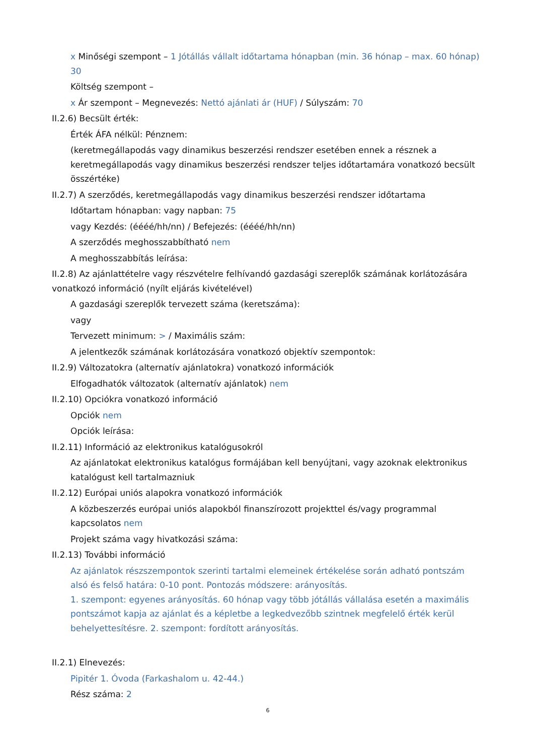x Minőségi szempont – 1 Jótállás vállalt időtartama hónapban (min. 36 hónap – max. 60 hónap) 30
Költség szempont –
x Ár szempont – Megnevezés: Nettó ajánlati ár (HUF) / Súlyszám: 70
II.2.6) Becsült érték:
Érték ÁFA nélkül: Pénznem:
(keretmegállapodás vagy dinamikus beszerzési rendszer esetében ennek a résznek a keretmegállapodás vagy dinamikus beszerzési rendszer teljes időtartamára vonatkozó becsült összértéke)
II.2.7) A szerződés, keretmegállapodás vagy dinamikus beszerzési rendszer időtartama
Időtartam hónapban: vagy napban: 75
vagy Kezdés: (éééé/hh/nn) / Befejezés: (éééé/hh/nn)
A szerződés meghosszabbítható nem
A meghosszabbítás leírása:
II.2.8) Az ajánlattételre vagy részvételre felhívandó gazdasági szereplők számának korlátozására vonatkozó információ (nyílt eljárás kivételével)
A gazdasági szereplők tervezett száma (keretszáma):
vagy
Tervezett minimum: > / Maximális szám:
A jelentkezők számának korlátozására vonatkozó objektív szempontok:
II.2.9) Változatokra (alternatív ajánlatokra) vonatkozó információk
Elfogadhatók változatok (alternatív ajánlatok) nem
II.2.10) Opciókra vonatkozó információ
Opciók nem
Opciók leírása:
II.2.11) Információ az elektronikus katalógusokról
Az ajánlatokat elektronikus katalógus formájában kell benyújtani, vagy azoknak elektronikus katalógust kell tartalmazniuk
II.2.12) Európai uniós alapokra vonatkozó információk
A közbeszerzés európai uniós alapokból finanszírozott projekttel és/vagy programmal kapcsolatos nem
Projekt száma vagy hivatkozási száma:
II.2.13) További információ
Az ajánlatok részszempontok szerinti tartalmi elemeinek értékelése során adható pontszám alsó és felső határa: 0-10 pont. Pontozás módszere: arányosítás.
1. szempont: egyenes arányosítás. 60 hónap vagy több jótállás vállalása esetén a maximális pontszámot kapja az ajánlat és a képletbe a legkedvezőbb szintnek megfelelő érték kerül behelyettesítésre. 2. szempont: fordított arányosítás.
II.2.1) Elnevezés:
Pipitér 1. Óvoda (Farkashalom u. 42-44.)
Rész száma: 2
6